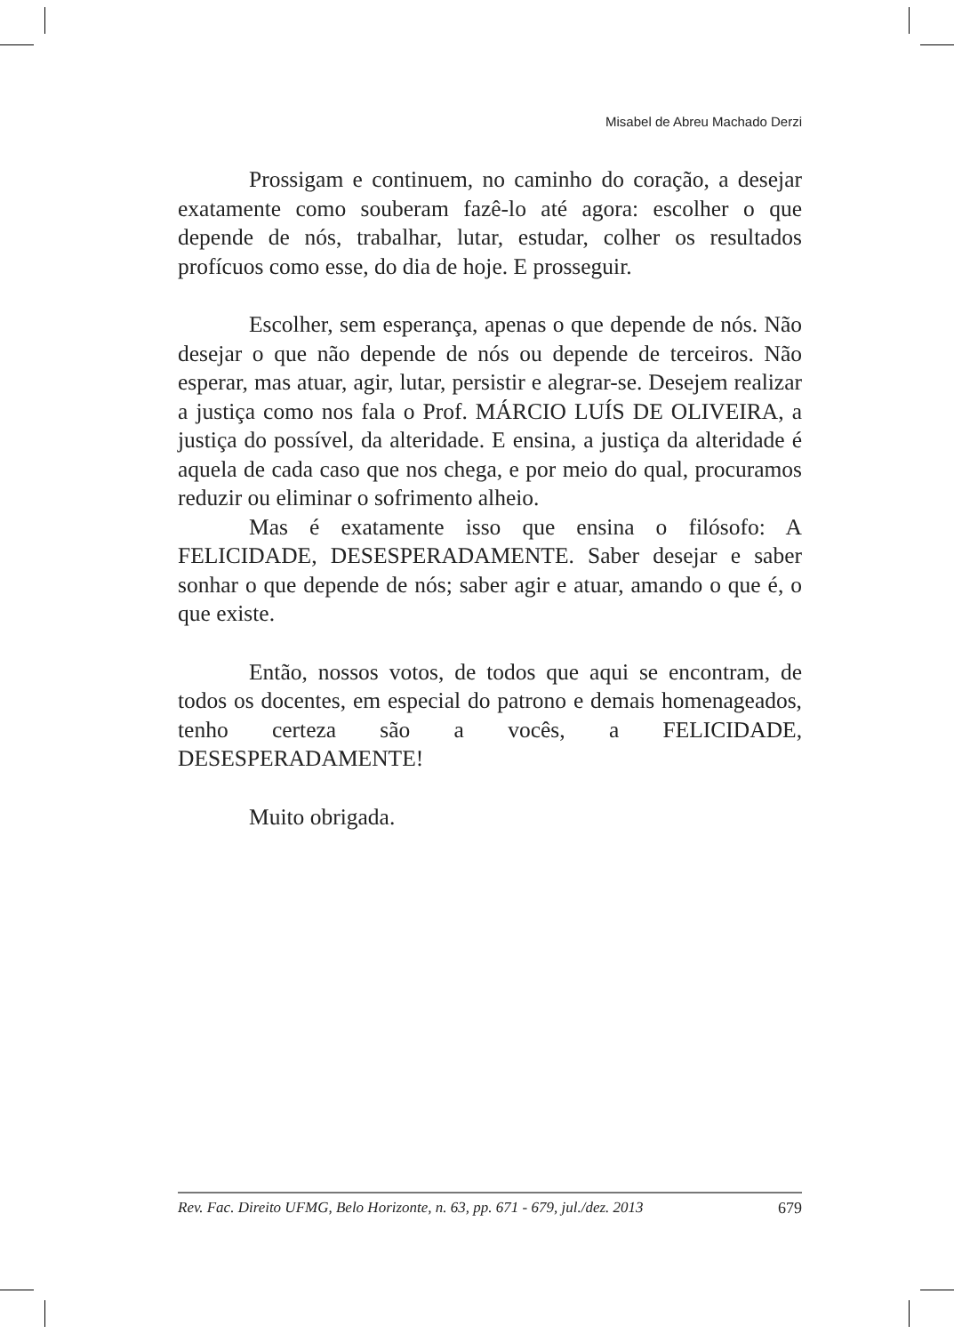Misabel de Abreu Machado Derzi
Prossigam e continuem, no caminho do coração, a desejar exatamente como souberam fazê-lo até agora: escolher o que depende de nós, trabalhar, lutar, estudar, colher os resultados profícuos como esse, do dia de hoje. E prosseguir.
Escolher, sem esperança, apenas o que depende de nós. Não desejar o que não depende de nós ou depende de terceiros. Não esperar, mas atuar, agir, lutar, persistir e alegrar-se. Desejem realizar a justiça como nos fala o Prof. MÁRCIO LUÍS DE OLIVEIRA, a justiça do possível, da alteridade. E ensina, a justiça da alteridade é aquela de cada caso que nos chega, e por meio do qual, procuramos reduzir ou eliminar o sofrimento alheio.
Mas é exatamente isso que ensina o filósofo: A FELICIDADE, DESESPERADAMENTE. Saber desejar e saber sonhar o que depende de nós; saber agir e atuar, amando o que é, o que existe.
Então, nossos votos, de todos que aqui se encontram, de todos os docentes, em especial do patrono e demais homenageados, tenho certeza são a vocês, a FELICIDADE, DESESPERADAMENTE!
Muito obrigada.
Rev. Fac. Direito UFMG, Belo Horizonte, n. 63, pp. 671 - 679, jul./dez. 2013 679